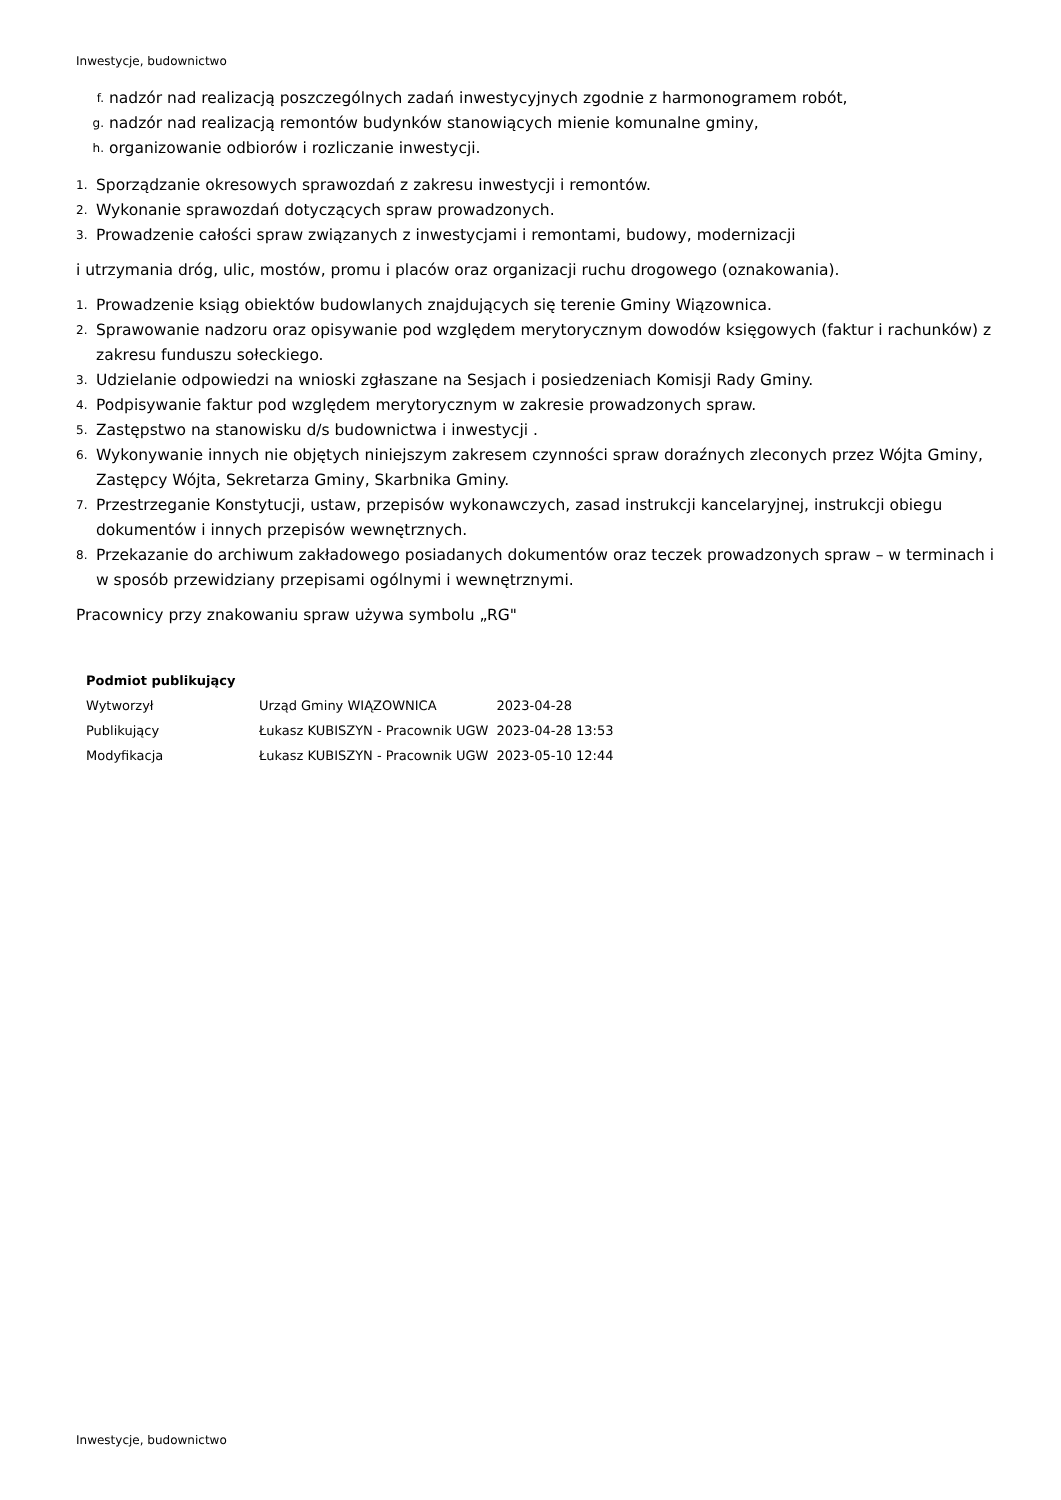Inwestycje, budownictwo
f. nadzór nad realizacją poszczególnych zadań inwestycyjnych zgodnie z harmonogramem robót,
g. nadzór nad realizacją remontów budynków stanowiących mienie komunalne gminy,
h. organizowanie odbiorów i rozliczanie inwestycji.
1. Sporządzanie okresowych sprawozdań z zakresu inwestycji i remontów.
2. Wykonanie sprawozdań dotyczących spraw prowadzonych.
3. Prowadzenie całości spraw związanych z inwestycjami i remontami, budowy, modernizacji
i utrzymania dróg, ulic, mostów, promu i placów oraz organizacji ruchu drogowego (oznakowania).
1. Prowadzenie ksiąg obiektów budowlanych znajdujących się terenie Gminy Wiązownica.
2. Sprawowanie nadzoru oraz opisywanie pod względem merytorycznym dowodów księgowych (faktur i rachunków) z zakresu funduszu sołeckiego.
3. Udzielanie odpowiedzi na wnioski zgłaszane na Sesjach i posiedzeniach Komisji Rady Gminy.
4. Podpisywanie faktur pod względem merytorycznym w zakresie prowadzonych spraw.
5. Zastępstwo na stanowisku d/s budownictwa i inwestycji .
6. Wykonywanie innych nie objętych niniejszym zakresem czynności spraw doraźnych zleconych przez Wójta Gminy, Zastępcy Wójta, Sekretarza Gminy, Skarbnika Gminy.
7. Przestrzeganie Konstytucji, ustaw, przepisów wykonawczych, zasad instrukcji kancelaryjnej, instrukcji obiegu dokumentów i innych przepisów wewnętrznych.
8. Przekazanie do archiwum zakładowego posiadanych dokumentów oraz teczek prowadzonych spraw – w terminach i w sposób przewidziany przepisami ogólnymi i wewnętrznymi.
Pracownicy przy znakowaniu spraw używa symbolu „RG"
| Podmiot publikujący | | |
| --- | --- | --- |
| Wytworzył | Urząd Gminy WIĄZOWNICA | 2023-04-28 |
| Publikujący | Łukasz KUBISZYN - Pracownik UGW | 2023-04-28 13:53 |
| Modyfikacja | Łukasz KUBISZYN - Pracownik UGW | 2023-05-10 12:44 |
Inwestycje, budownictwo